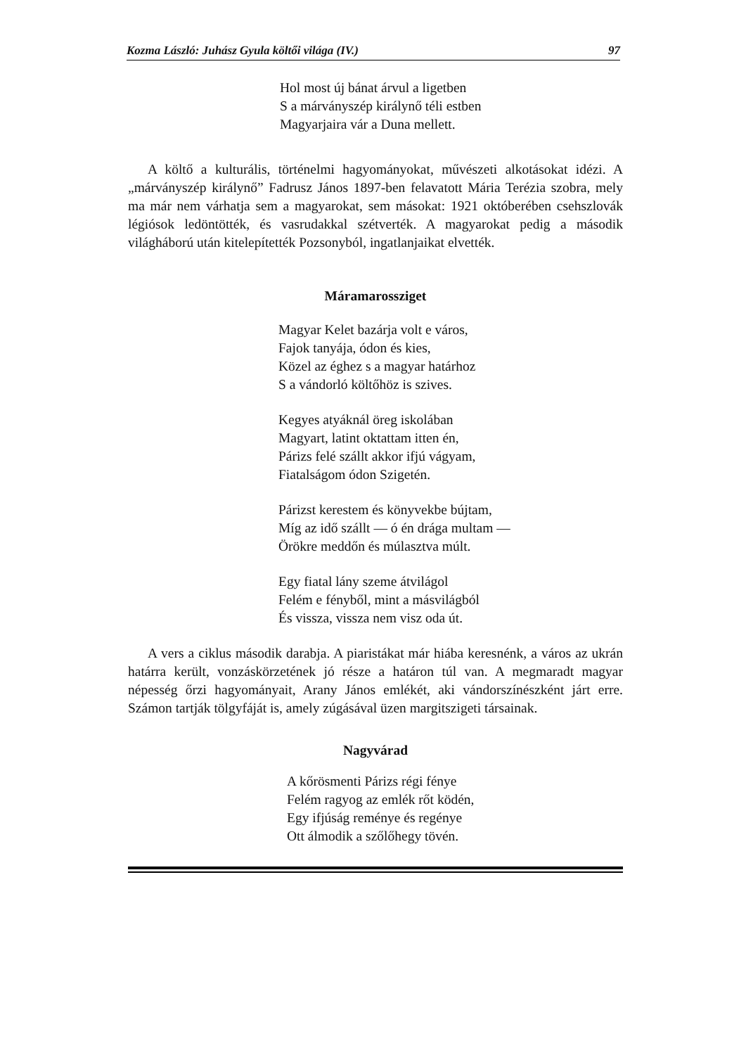Kozma László: Juhász Gyula költői világa (IV.) 97
Hol most új bánat árvul a ligetben
S a márványszép királynő téli estben
Magyarjaira vár a Duna mellett.
A költő a kulturális, történelmi hagyományokat, művészeti alkotásokat idézi. A „márványszép királynő” Fadrusz János 1897-ben felavatott Mária Terézia szobra, mely ma már nem várhatja sem a magyarokat, sem másokat: 1921 októberében csehszlovák légiósok ledöntötték, és vasrudakkal szétverték. A magyarokat pedig a második világháború után kitelepítették Pozsonyból, ingatlanjaikat elvették.
Máramarossziget
Magyar Kelet bazárja volt e város,
Fajok tanyája, ódon és kies,
Közel az éghez s a magyar határhoz
S a vándorló költőhöz is szives.
Kegyes atyáknál öreg iskolában
Magyart, latint oktattam itten én,
Párizs felé szállt akkor ifjú vágyam,
Fiatalságom ódon Szigetén.
Párizst kerestem és könyvekbe bújtam,
Míg az idő szállt — ó én drága multam —
Örökre meddőn és múlasztva múlt.
Egy fiatal lány szeme átvilágol
Felém e fényből, mint a másvilágból
És vissza, vissza nem visz oda út.
A vers a ciklus második darabja. A piaristákat már hiába keresnénk, a város az ukrán határra került, vonzáskörzetének jó része a határon túl van. A megmaradt magyar népesség őrzi hagyományait, Arany János emlékét, aki vándorszínészként járt erre. Számon tartják tölgyfáját is, amely zúgásával üzen margitszigeti társainak.
Nagyvárad
A kőrösmenti Párizs régi fénye
Felém ragyog az emlék rőt ködén,
Egy ifjúság reménye és regénye
Ott álmodik a szőlőhegy tövén.